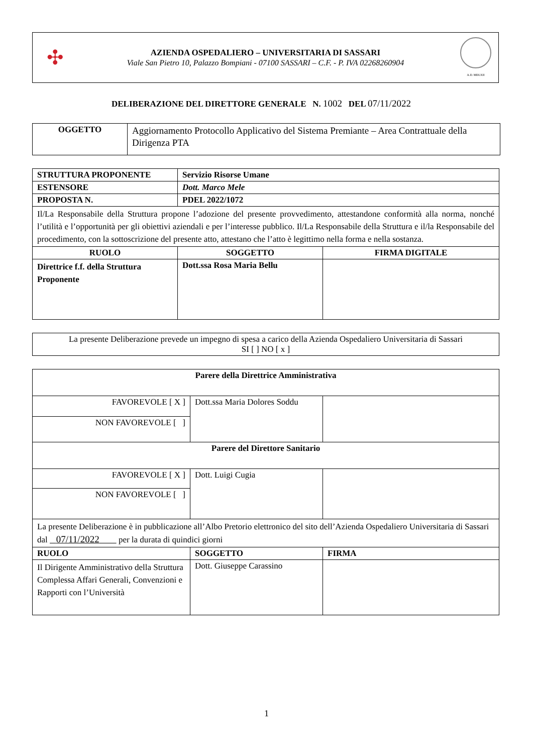✣
AZIENDA OSPEDALIERO – UNIVERSITARIA DI SASSARI
Viale San Pietro 10, Palazzo Bompiani - 07100 SASSARI – C.F. - P. IVA 02268260904
A.D. MDLXII
DELIBERAZIONE DEL DIRETTORE GENERALE N. 1002 DEL 07/11/2022
| OGGETTO | Aggiornamento Protocollo Applicativo del Sistema Premiante – Area Contrattuale della Dirigenza PTA |
| STRUTTURA PROPONENTE | Servizio Risorse Umane | |
| ESTENSORE | Dott. Marco Mele | |
| PROPOSTA N. | PDEL 2022/1072 | |
| Il/La Responsabile della Struttura propone l’adozione del presente provvedimento, attestandone conformità alla norma, nonché l’utilità e l’opportunità per gli obiettivi aziendali e per l’interesse pubblico. Il/La Responsabile della Struttura e il/la Responsabile del procedimento, con la sottoscrizione del presente atto, attestano che l’atto è legittimo nella forma e nella sostanza. | | |
| RUOLO | SOGGETTO | FIRMA DIGITALE |
| Direttrice f.f. della Struttura Proponente | Dott.ssa Rosa Maria Bellu | |
| La presente Deliberazione prevede un impegno di spesa a carico della Azienda Ospedaliero Universitaria di Sassari SI [ ] NO [ x ] |
| Parere della Direttrice Amministrativa | | |
| FAVOREVOLE [ X ] | Dott.ssa Maria Dolores Soddu | |
| NON FAVOREVOLE [ ] | | |
| Parere del Direttore Sanitario | | |
| FAVOREVOLE [ X ] | Dott. Luigi Cugia | |
| NON FAVOREVOLE [ ] | | |
| La presente Deliberazione è in pubblicazione all’Albo Pretorio elettronico del sito dell’Azienda Ospedaliero Universitaria di Sassari dal 07/11/2022 per la durata di quindici giorni | | |
| RUOLO | SOGGETTO | FIRMA |
| Il Dirigente Amministrativo della Struttura Complessa Affari Generali, Convenzioni e Rapporti con l’Università | Dott. Giuseppe Carassino | |
1